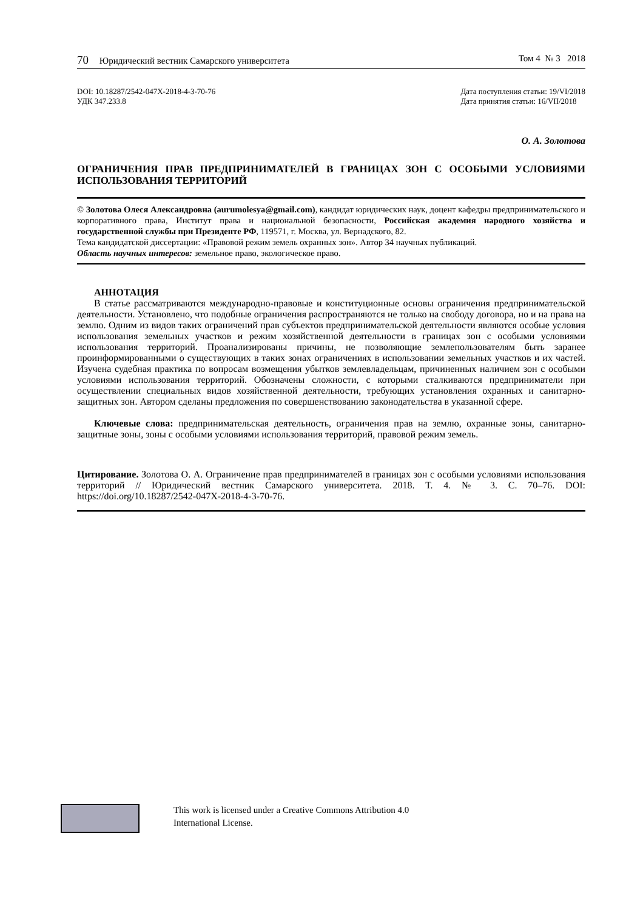70 Юридический вестник Самарского университета Том 4 № 3 2018
DOI: 10.18287/2542-047X-2018-4-3-70-76
УДК 347.233.8
Дата поступления статьи: 19/VI/2018
Дата принятия статьи: 16/VII/2018
О. А. Золотова
ОГРАНИЧЕНИЯ ПРАВ ПРЕДПРИНИМАТЕЛЕЙ В ГРАНИЦАХ ЗОН С ОСОБЫМИ УСЛОВИЯМИ ИСПОЛЬЗОВАНИЯ ТЕРРИТОРИЙ
© Золотова Олеся Александровна (aurumolesya@gmail.com), кандидат юридических наук, доцент кафедры предпринимательского и корпоративного права, Институт права и национальной безопасности, Российская академия народного хозяйства и государственной службы при Президенте РФ, 119571, г. Москва, ул. Вернадского, 82.
Тема кандидатской диссертации: «Правовой режим земель охранных зон». Автор 34 научных публикаций.
Область научных интересов: земельное право, экологическое право.
АННОТАЦИЯ
В статье рассматриваются международно-правовые и конституционные основы ограничения предпринимательской деятельности. Установлено, что подобные ограничения распространяются не только на свободу договора, но и на права на землю. Одним из видов таких ограничений прав субъектов предпринимательской деятельности являются особые условия использования земельных участков и режим хозяйственной деятельности в границах зон с особыми условиями использования территорий. Проанализированы причины, не позволяющие землепользователям быть заранее проинформированными о существующих в таких зонах ограничениях в использовании земельных участков и их частей. Изучена судебная практика по вопросам возмещения убытков землевладельцам, причиненных наличием зон с особыми условиями использования территорий. Обозначены сложности, с которыми сталкиваются предприниматели при осуществлении специальных видов хозяйственной деятельности, требующих установления охранных и санитарно-защитных зон. Автором сделаны предложения по совершенствованию законодательства в указанной сфере.
Ключевые слова: предпринимательская деятельность, ограничения прав на землю, охранные зоны, санитарно-защитные зоны, зоны с особыми условиями использования территорий, правовой режим земель.
Цитирование. Золотова О. А. Ограничение прав предпринимателей в границах зон с особыми условиями использования территорий // Юридический вестник Самарского университета. 2018. Т. 4. № 3. С. 70–76. DOI: https://doi.org/10.18287/2542-047X-2018-4-3-70-76.
This work is licensed under a Creative Commons Attribution 4.0
International License.